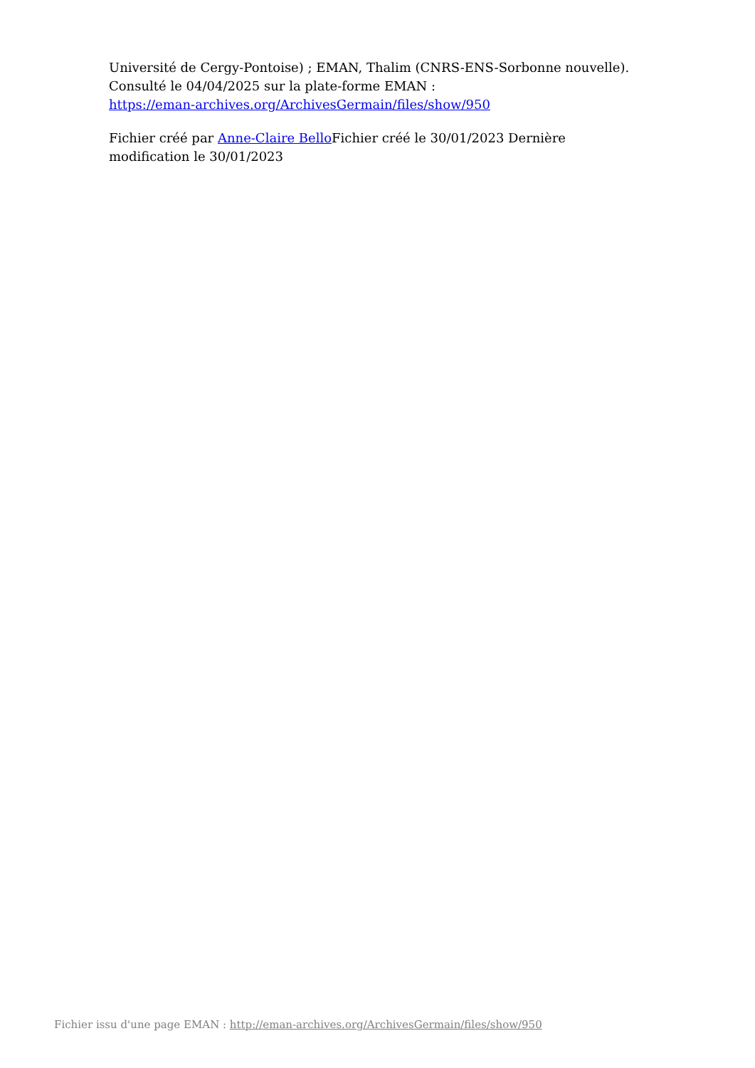Université de Cergy-Pontoise) ; EMAN, Thalim (CNRS-ENS-Sorbonne nouvelle). Consulté le 04/04/2025 sur la plate-forme EMAN :
https://eman-archives.org/ArchivesGermain/files/show/950
Fichier créé par Anne-Claire Bello Fichier créé le 30/01/2023 Dernière modification le 30/01/2023
Fichier issu d'une page EMAN : http://eman-archives.org/ArchivesGermain/files/show/950